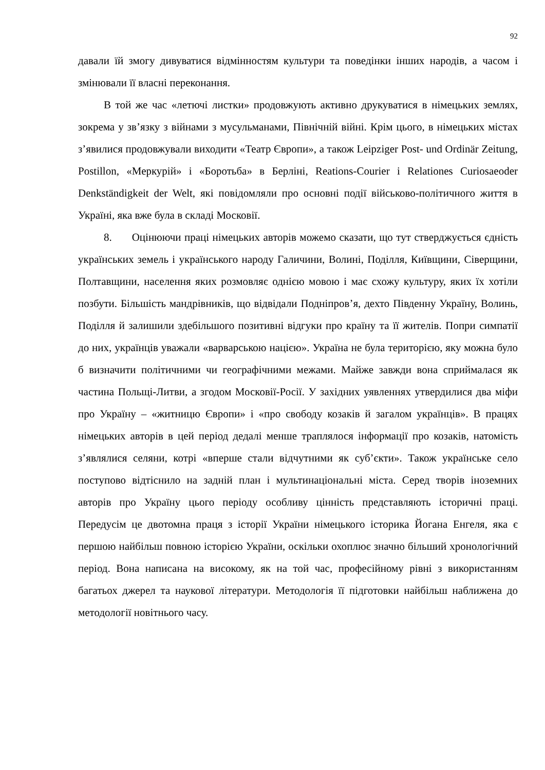92
давали їй змогу дивуватися відмінностям культури та поведінки інших народів, а часом і змінювали її власні переконання.
В той же час «летючі листки» продовжують активно друкуватися в німецьких землях, зокрема у зв’язку з війнами з мусульманами, Північній війні. Крім цього, в німецьких містах з’явилися продовжували виходити «Театр Європи», а також Leipziger Post- und Ordinär Zeitung, Postillon, «Меркурій» і «Боротьба» в Берліні, Reations-Courier і Relationes Curiosaeoder Denkständigkeit der Welt, які повідомляли про основні події військово-політичного життя в Україні, яка вже була в складі Московії.
8. Оцінюючи праці німецьких авторів можемо сказати, що тут стверджується єдність українських земель і українського народу Галичини, Волині, Поділля, Київщини, Сіверщини, Полтавщини, населення яких розмовляє однією мовою і має схожу культуру, яких їх хотіли позбути. Більшість мандрівників, що відвідали Подніпров’я, дехто Південну Україну, Волинь, Поділля й залишили здебільшого позитивні відгуки про країну та її жителів. Попри симпатії до них, українців уважали «варварською нацією». Україна не була територією, яку можна було б визначити політичними чи географічними межами. Майже завжди вона сприймалася як частина Польщі-Литви, а згодом Московії-Росії. У західних уявленнях утвердилися два міфи про Україну – «житницю Європи» і «про свободу козаків й загалом українців». В працях німецьких авторів в цей період дедалі менше траплялося інформації про козаків, натомість з’являлися селяни, котрі «вперше стали відчутними як суб’єкти». Також українське село поступово відтіснило на задній план і мультинаціональні міста. Серед творів іноземних авторів про Україну цього періоду особливу цінність представляють історичні праці. Передусім це двотомна праця з історії України німецького історика Йогана Енгеля, яка є першою найбільш повною історією України, оскільки охоплює значно більший хронологічний період. Вона написана на високому, як на той час, професійному рівні з використанням багатьох джерел та наукової літератури. Методологія її підготовки найбільш наближена до методології новітнього часу.